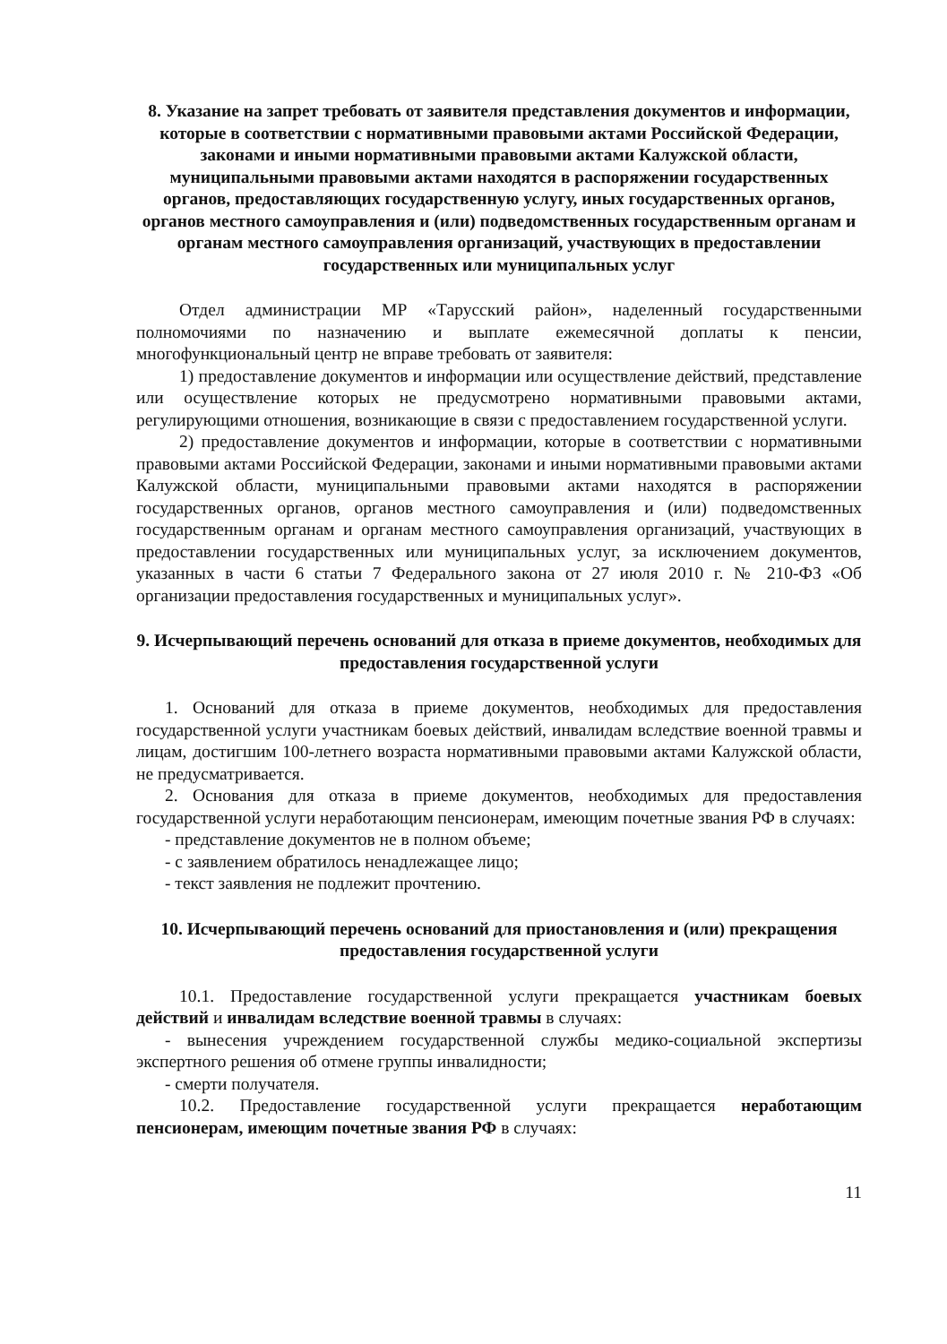8. Указание на запрет требовать от заявителя представления документов и информации, которые в соответствии с нормативными правовыми актами Российской Федерации, законами и иными нормативными правовыми актами Калужской области, муниципальными правовыми актами находятся в распоряжении государственных органов, предоставляющих государственную услугу, иных государственных органов, органов местного самоуправления и (или) подведомственных государственным органам и органам местного самоуправления организаций, участвующих в предоставлении государственных или муниципальных услуг
Отдел администрации МР «Тарусский район», наделенный государственными полномочиями по назначению и выплате ежемесячной доплаты к пенсии, многофункциональный центр не вправе требовать от заявителя:
1) предоставление документов и информации или осуществление действий, представление или осуществление которых не предусмотрено нормативными правовыми актами, регулирующими отношения, возникающие в связи с предоставлением государственной услуги.
2) предоставление документов и информации, которые в соответствии с нормативными правовыми актами Российской Федерации, законами и иными нормативными правовыми актами Калужской области, муниципальными правовыми актами находятся в распоряжении государственных органов, органов местного самоуправления и (или) подведомственных государственным органам и органам местного самоуправления организаций, участвующих в предоставлении государственных или муниципальных услуг, за исключением документов, указанных в части 6 статьи 7 Федерального закона от 27 июля 2010 г. № 210-ФЗ «Об организации предоставления государственных и муниципальных услуг».
9. Исчерпывающий перечень оснований для отказа в приеме документов, необходимых для предоставления государственной услуги
1. Оснований для отказа в приеме документов, необходимых для предоставления государственной услуги участникам боевых действий, инвалидам вследствие военной травмы и лицам, достигшим 100-летнего возраста нормативными правовыми актами Калужской области, не предусматривается.
2. Основания для отказа в приеме документов, необходимых для предоставления государственной услуги неработающим пенсионерам, имеющим почетные звания РФ в случаях:
- представление документов не в полном объеме;
- с заявлением обратилось ненадлежащее лицо;
- текст заявления не подлежит прочтению.
10. Исчерпывающий перечень оснований для приостановления и (или) прекращения предоставления государственной услуги
10.1. Предоставление государственной услуги прекращается участникам боевых действий и инвалидам вследствие военной травмы в случаях:
- вынесения учреждением государственной службы медико-социальной экспертизы экспертного решения об отмене группы инвалидности;
- смерти получателя.
10.2. Предоставление государственной услуги прекращается неработающим пенсионерам, имеющим почетные звания РФ в случаях:
11